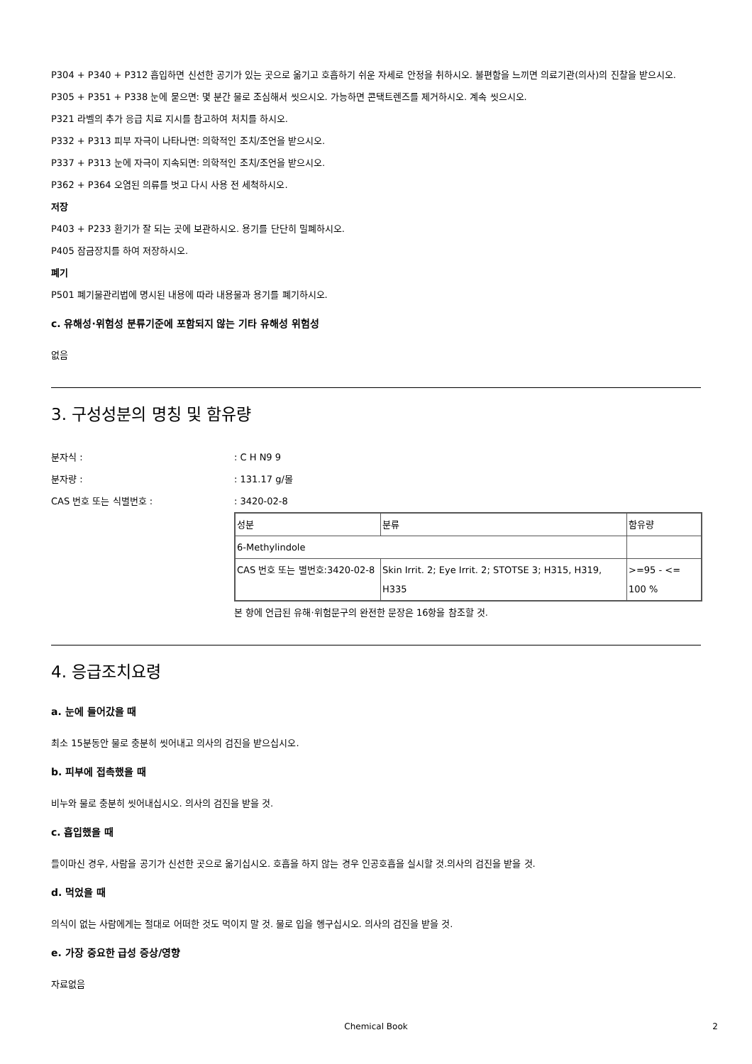P304 + P340 + P312 흡입하면 신선한 공기가 있는 곳으로 옮기고 호흡하기 쉬운 자세로 안정을 취하시오. 불편함을 느끼면 의료기관(의사)의 진찰을 받으시오.
P305 + P351 + P338 눈에 묻으면: 몇 분간 물로 조심해서 씻으시오. 가능하면 콘택트렌즈를 제거하시오. 계속 씻으시오.
P321 라벨의 추가 응급 치료 지시를 참고하여 처치를 하시오.
P332 + P313 피부 자극이 나타나면: 의학적인 조치/조언을 받으시오.
P337 + P313 눈에 자극이 지속되면: 의학적인 조치/조언을 받으시오.
P362 + P364 오염된 의류를 벗고 다시 사용 전 세척하시오.
저장
P403 + P233 환기가 잘 되는 곳에 보관하시오. 용기를 단단히 밀폐하시오.
P405 잠금장치를 하여 저장하시오.
폐기
P501 폐기물관리법에 명시된 내용에 따라 내용물과 용기를 폐기하시오.
c. 유해성·위험성 분류기준에 포함되지 않는 기타 유해성 위험성
없음
3. 구성성분의 명칭 및 함유량
분자식 :: C H N9 9
분자량 :: 131.17 g/몰
CAS 번호 또는 식별번호 :: 3420-02-8
| 성분 | 분류 | 함유량 |
| 6-Methylindole | | |
| CAS 번호 또는 별번호:3420-02-8 | Skin Irrit. 2; Eye Irrit. 2; STOTSE 3; H315, H319, H335 | >=95 - <= 100 % |
본 항에 언급된 유해·위험문구의 완전한 문장은 16항을 참조할 것.
4. 응급조치요령
a. 눈에 들어갔을 때
최소 15분동안 물로 충분히 씻어내고 의사의 검진을 받으십시오.
b. 피부에 접촉했을 때
비누와 물로 충분히 씻어내십시오. 의사의 검진을 받을 것.
c. 흡입했을 때
들이마신 경우, 사람을 공기가 신선한 곳으로 옮기십시오. 호흡을 하지 않는 경우 인공호흡을 실시할 것.의사의 검진을 받을 것.
d. 먹었을 때
의식이 없는 사람에게는 절대로 어떠한 것도 먹이지 말 것. 물로 입을 헹구십시오. 의사의 검진을 받을 것.
e. 가장 중요한 급성 증상/영향
자료없음
Chemical Book 2